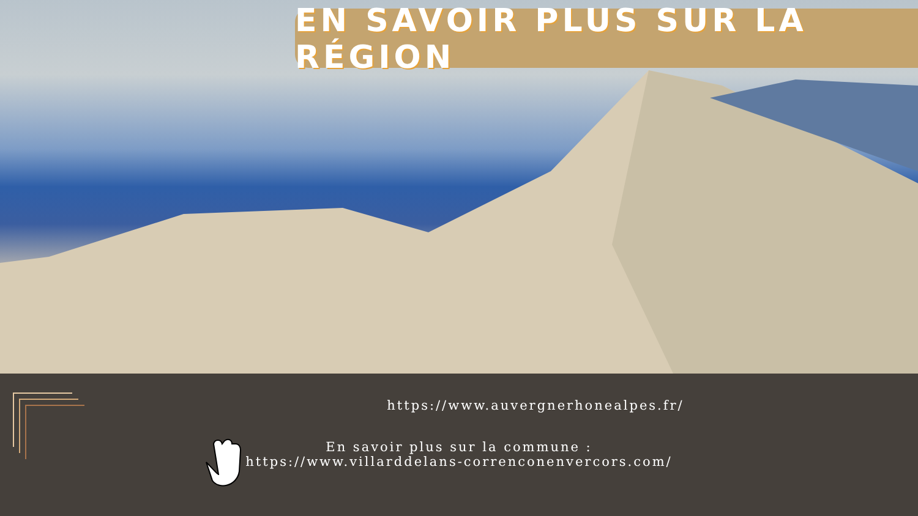EN SAVOIR PLUS SUR LA RÉGION
https://www.auvergnerhonealpes.fr/
En savoir plus sur la commune :
https://www.villarddelans-correnconenvercors.com/